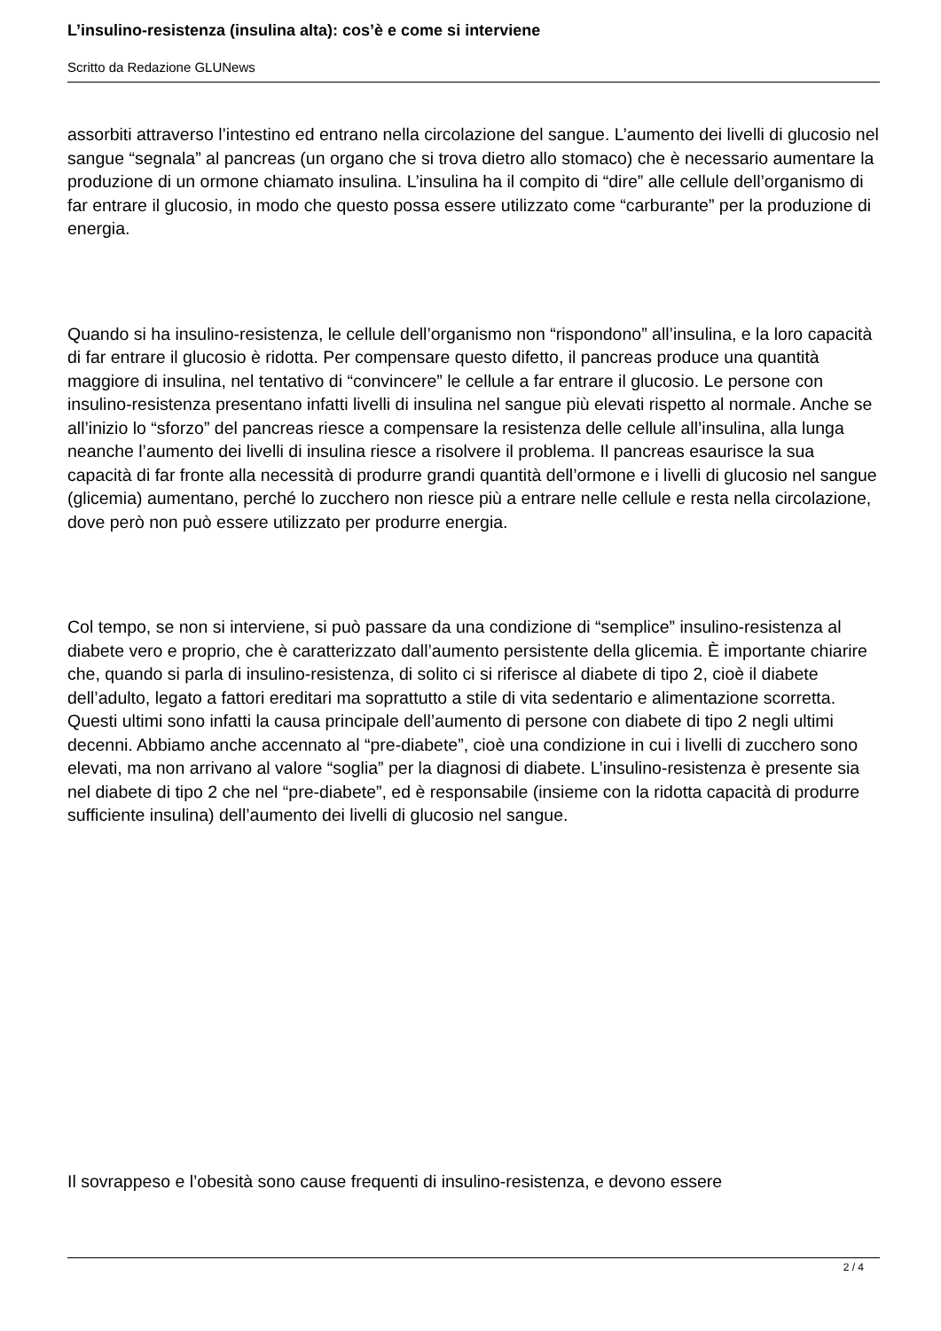L’insulino-resistenza (insulina alta): cos’è e come si interviene
Scritto da Redazione GLUNews
assorbiti attraverso l’intestino ed entrano nella circolazione del sangue. L’aumento dei livelli di glucosio nel sangue “segnala” al pancreas (un organo che si trova dietro allo stomaco) che è necessario aumentare la produzione di un ormone chiamato insulina. L’insulina ha il compito di “dire” alle cellule dell’organismo di far entrare il glucosio, in modo che questo possa essere utilizzato come “carburante” per la produzione di energia.
Quando si ha insulino-resistenza, le cellule dell’organismo non “rispondono” all’insulina, e la loro capacità di far entrare il glucosio è ridotta. Per compensare questo difetto, il pancreas produce una quantità maggiore di insulina, nel tentativo di “convincere” le cellule a far entrare il glucosio. Le persone con insulino-resistenza presentano infatti livelli di insulina nel sangue più elevati rispetto al normale. Anche se all’inizio lo “sforzo” del pancreas riesce a compensare la resistenza delle cellule all’insulina, alla lunga neanche l’aumento dei livelli di insulina riesce a risolvere il problema. Il pancreas esaurisce la sua capacità di far fronte alla necessità di produrre grandi quantità dell’ormone e i livelli di glucosio nel sangue (glicemia) aumentano, perché lo zucchero non riesce più a entrare nelle cellule e resta nella circolazione, dove però non può essere utilizzato per produrre energia.
Col tempo, se non si interviene, si può passare da una condizione di “semplice” insulino-resistenza al diabete vero e proprio, che è caratterizzato dall’aumento persistente della glicemia. È importante chiarire che, quando si parla di insulino-resistenza, di solito ci si riferisce al diabete di tipo 2, cioè il diabete dell’adulto, legato a fattori ereditari ma soprattutto a stile di vita sedentario e alimentazione scorretta. Questi ultimi sono infatti la causa principale dell’aumento di persone con diabete di tipo 2 negli ultimi decenni. Abbiamo anche accennato al “pre-diabete”, cioè una condizione in cui i livelli di zucchero sono elevati, ma non arrivano al valore “soglia” per la diagnosi di diabete. L’insulino-resistenza è presente sia nel diabete di tipo 2 che nel “pre-diabete”, ed è responsabile (insieme con la ridotta capacità di produrre sufficiente insulina) dell’aumento dei livelli di glucosio nel sangue.
Il sovrappeso e l’obesità sono cause frequenti di insulino-resistenza, e devono essere
2 / 4